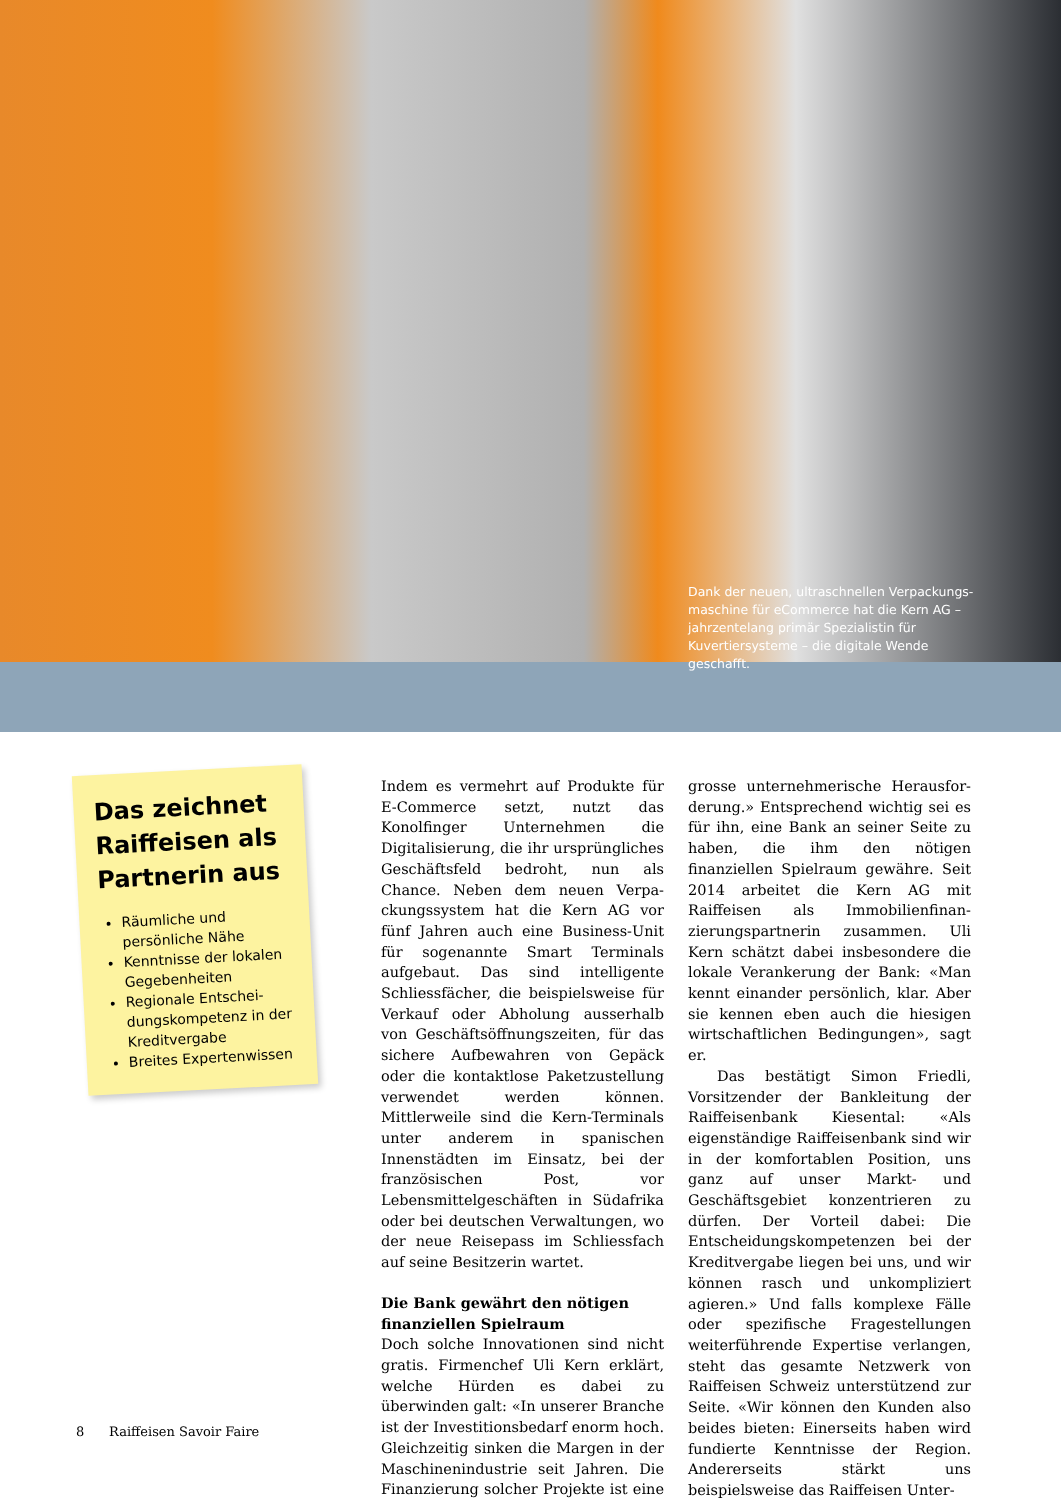Dank der neuen, ultraschnellen Verpackungs­maschine für eCommerce hat die Kern AG – jahrzentelang primär Spezialistin für Kuvertier­systeme – die digitale Wende geschafft.
Das zeichnet Raiffeisen als Partnerin aus
Räumliche und persönliche Nähe
Kenntnisse der lokalen Gegebenheiten
Regionale Entschei­dungskompetenz in der Kreditvergabe
Breites Expertenwissen
Indem es vermehrt auf Produkte für E-Commerce setzt, nutzt das Konolfinger Unternehmen die Digitalisierung, die ihr ursprüngliches Geschäftsfeld bedroht, nun als Chance. Neben dem neuen Verpa­ckungssystem hat die Kern AG vor fünf Jahren auch eine Business-Unit für soge­nannte Smart Terminals aufgebaut. Das sind intelligente Schliessfächer, die bei­spielsweise für Verkauf oder Abholung ausserhalb von Geschäftsöffnungszeiten, für das sichere Aufbewahren von Gepäck oder die kontaktlose Paketzustellung ver­wendet werden können. Mittlerweile sind die Kern-Terminals unter anderem in spa­nischen Innenstädten im Einsatz, bei der französischen Post, vor Lebensmittelge­schäften in Südafrika oder bei deutschen Verwaltungen, wo der neue Reisepass im Schliessfach auf seine Besitzerin wartet.
Die Bank gewährt den nötigen finanziellen Spielraum
Doch solche Innovationen sind nicht gra­tis. Firmenchef Uli Kern erklärt, welche Hürden es dabei zu überwinden galt: «In unserer Branche ist der Investitionsbedarf enorm hoch. Gleichzeitig sinken die Mar­gen in der Maschinenindustrie seit Jah­ren. Die Finanzierung solcher Projekte ist eine grosse unternehmerische Herausfor­derung.» Entsprechend wichtig sei es für ihn, eine Bank an seiner Seite zu haben, die ihm den nötigen finanziellen Spiel­raum gewähre. Seit 2014 arbeitet die Kern AG mit Raiffeisen als Immobilienfinan­zierungspartnerin zusammen. Uli Kern schätzt dabei insbesondere die lokale Ver­ankerung der Bank: «Man kennt einander persönlich, klar. Aber sie kennen eben auch die hiesigen wirtschaftlichen Bedin­gungen», sagt er.
Das bestätigt Simon Friedli, Vorsit­zender der Bankleitung der Raiffeisen­bank Kiesental: «Als eigenständige Raiff­eisenbank sind wir in der komfortablen Position, uns ganz auf unser Markt- und Geschäftsgebiet konzentrieren zu dürfen. Der Vorteil dabei: Die Entscheidungskom­petenzen bei der Kreditvergabe liegen bei uns, und wir können rasch und unkom­pliziert agieren.» Und falls komplexe Fälle oder spezifische Fragestellungen weiterführende Expertise verlangen, steht das gesamte Netzwerk von Raiffeisen Schweiz unterstützend zur Seite. «Wir können den Kunden also beides bieten: Einerseits haben wird fundierte Kennt­nisse der Region. Andererseits stärkt uns beispielsweise das Raiffeisen Unter-
8 Raiffeisen Savoir Faire